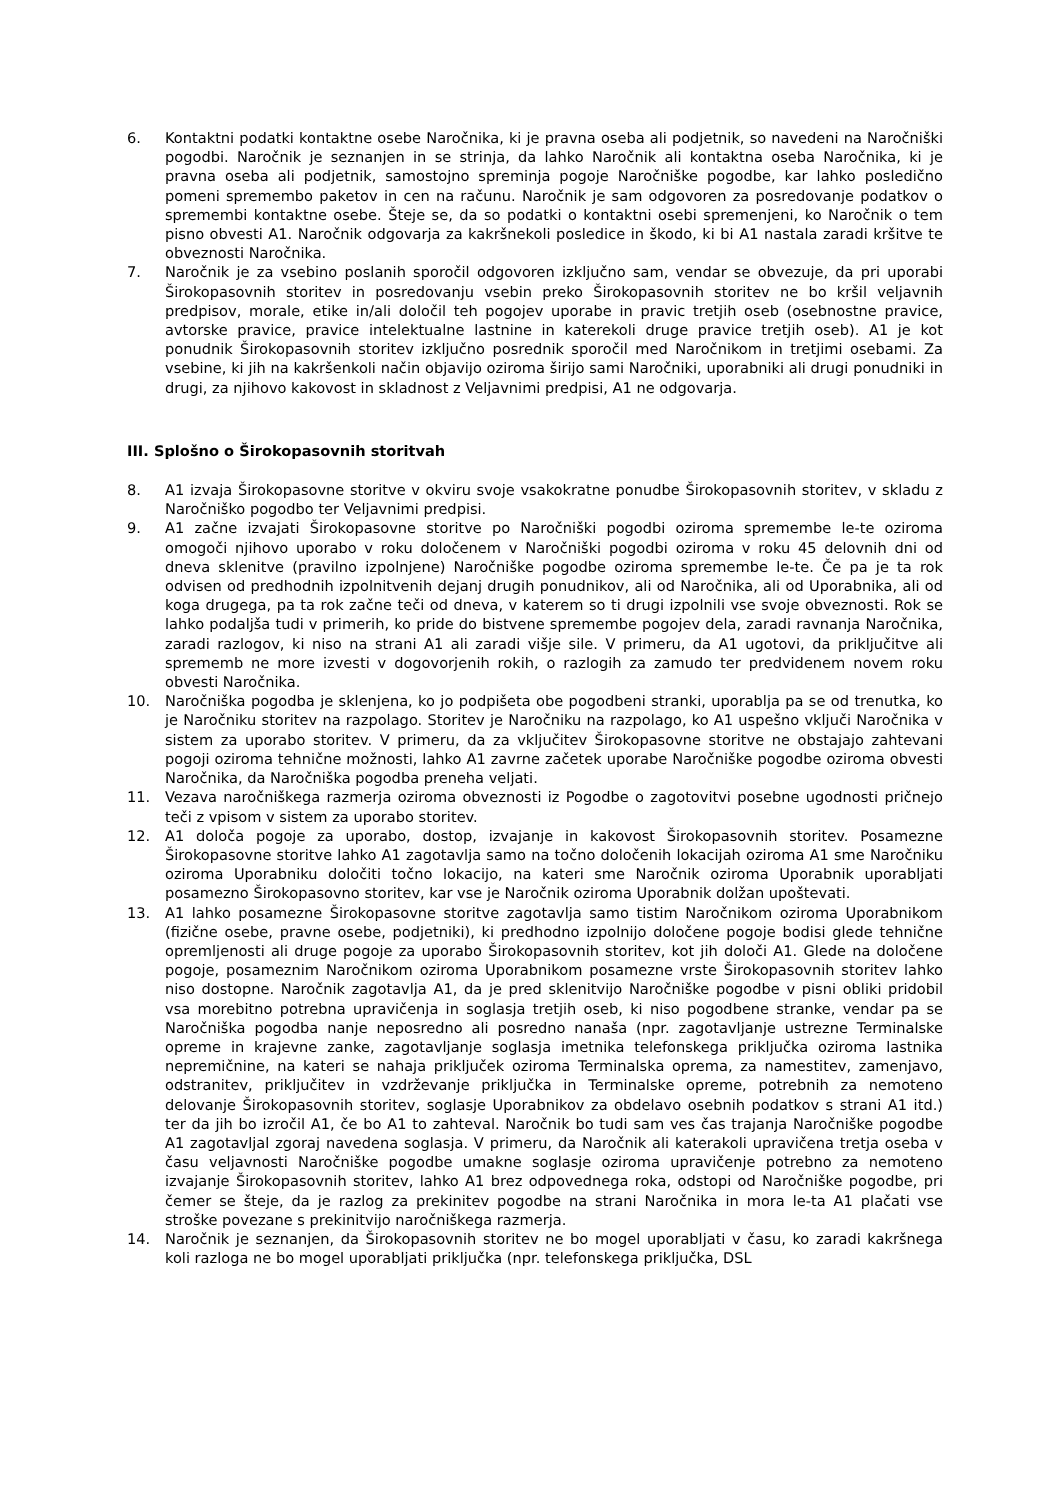6. Kontaktni podatki kontaktne osebe Naročnika, ki je pravna oseba ali podjetnik, so navedeni na Naročniški pogodbi. Naročnik je seznanjen in se strinja, da lahko Naročnik ali kontaktna oseba Naročnika, ki je pravna oseba ali podjetnik, samostojno spreminja pogoje Naročniške pogodbe, kar lahko posledično pomeni spremembo paketov in cen na računu. Naročnik je sam odgovoren za posredovanje podatkov o spremembi kontaktne osebe. Šteje se, da so podatki o kontaktni osebi spremenjeni, ko Naročnik o tem pisno obvesti A1. Naročnik odgovarja za kakršnekoli posledice in škodo, ki bi A1 nastala zaradi kršitve te obveznosti Naročnika.
7. Naročnik je za vsebino poslanih sporočil odgovoren izključno sam, vendar se obvezuje, da pri uporabi Širokopasovnih storitev in posredovanju vsebin preko Širokopasovnih storitev ne bo kršil veljavnih predpisov, morale, etike in/ali določil teh pogojev uporabe in pravic tretjih oseb (osebnostne pravice, avtorske pravice, pravice intelektualne lastnine in katerekoli druge pravice tretjih oseb). A1 je kot ponudnik Širokopasovnih storitev izključno posrednik sporočil med Naročnikom in tretjimi osebami. Za vsebine, ki jih na kakršenkoli način objavijo oziroma širijo sami Naročniki, uporabniki ali drugi ponudniki in drugi, za njihovo kakovost in skladnost z Veljavnimi predpisi, A1 ne odgovarja.
III. Splošno o Širokopasovnih storitvah
8. A1 izvaja Širokopasovne storitve v okviru svoje vsakokratne ponudbe Širokopasovnih storitev, v skladu z Naročniško pogodbo ter Veljavnimi predpisi.
9. A1 začne izvajati Širokopasovne storitve po Naročniški pogodbi oziroma spremembe le-te oziroma omogoči njihovo uporabo v roku določenem v Naročniški pogodbi oziroma v roku 45 delovnih dni od dneva sklenitve (pravilno izpolnjene) Naročniške pogodbe oziroma spremembe le-te. Če pa je ta rok odvisen od predhodnih izpolnitvenih dejanj drugih ponudnikov, ali od Naročnika, ali od Uporabnika, ali od koga drugega, pa ta rok začne teči od dneva, v katerem so ti drugi izpolnili vse svoje obveznosti. Rok se lahko podaljša tudi v primerih, ko pride do bistvene spremembe pogojev dela, zaradi ravnanja Naročnika, zaradi razlogov, ki niso na strani A1 ali zaradi višje sile. V primeru, da A1 ugotovi, da priključitve ali sprememb ne more izvesti v dogovorjenih rokih, o razlogih za zamudo ter predvidenem novem roku obvesti Naročnika.
10. Naročniška pogodba je sklenjena, ko jo podpišeta obe pogodbeni stranki, uporablja pa se od trenutka, ko je Naročniku storitev na razpolago. Storitev je Naročniku na razpolago, ko A1 uspešno vključi Naročnika v sistem za uporabo storitev. V primeru, da za vključitev Širokopasovne storitve ne obstajajo zahtevani pogoji oziroma tehnične možnosti, lahko A1 zavrne začetek uporabe Naročniške pogodbe oziroma obvesti Naročnika, da Naročniška pogodba preneha veljati.
11. Vezava naročniškega razmerja oziroma obveznosti iz Pogodbe o zagotovitvi posebne ugodnosti pričnejo teči z vpisom v sistem za uporabo storitev.
12. A1 določa pogoje za uporabo, dostop, izvajanje in kakovost Širokopasovnih storitev. Posamezne Širokopasovne storitve lahko A1 zagotavlja samo na točno določenih lokacijah oziroma A1 sme Naročniku oziroma Uporabniku določiti točno lokacijo, na kateri sme Naročnik oziroma Uporabnik uporabljati posamezno Širokopasovno storitev, kar vse je Naročnik oziroma Uporabnik dolžan upoštevati.
13. A1 lahko posamezne Širokopasovne storitve zagotavlja samo tistim Naročnikom oziroma Uporabnikom (fizične osebe, pravne osebe, podjetniki), ki predhodno izpolnijo določene pogoje bodisi glede tehnične opremljenosti ali druge pogoje za uporabo Širokopasovnih storitev, kot jih določi A1. Glede na določene pogoje, posameznim Naročnikom oziroma Uporabnikom posamezne vrste Širokopasovnih storitev lahko niso dostopne. Naročnik zagotavlja A1, da je pred sklenitvijo Naročniške pogodbe v pisni obliki pridobil vsa morebitno potrebna upravičenja in soglasja tretjih oseb, ki niso pogodbene stranke, vendar pa se Naročniška pogodba nanje neposredno ali posredno nanaša (npr. zagotavljanje ustrezne Terminalske opreme in krajevne zanke, zagotavljanje soglasja imetnika telefonskega priključka oziroma lastnika nepremičnine, na kateri se nahaja priključek oziroma Terminalska oprema, za namestitev, zamenjavo, odstranitev, priključitev in vzdrževanje priključka in Terminalske opreme, potrebnih za nemoteno delovanje Širokopasovnih storitev, soglasje Uporabnikov za obdelavo osebnih podatkov s strani A1 itd.) ter da jih bo izročil A1, če bo A1 to zahteval. Naročnik bo tudi sam ves čas trajanja Naročniške pogodbe A1 zagotavljal zgoraj navedena soglasja. V primeru, da Naročnik ali katerakoli upravičena tretja oseba v času veljavnosti Naročniške pogodbe umakne soglasje oziroma upravičenje potrebno za nemoteno izvajanje Širokopasovnih storitev, lahko A1 brez odpovednega roka, odstopi od Naročniške pogodbe, pri čemer se šteje, da je razlog za prekinitev pogodbe na strani Naročnika in mora le-ta A1 plačati vse stroške povezane s prekinitvijo naročniškega razmerja.
14. Naročnik je seznanjen, da Širokopasovnih storitev ne bo mogel uporabljati v času, ko zaradi kakršnega koli razloga ne bo mogel uporabljati priključka (npr. telefonskega priključka, DSL